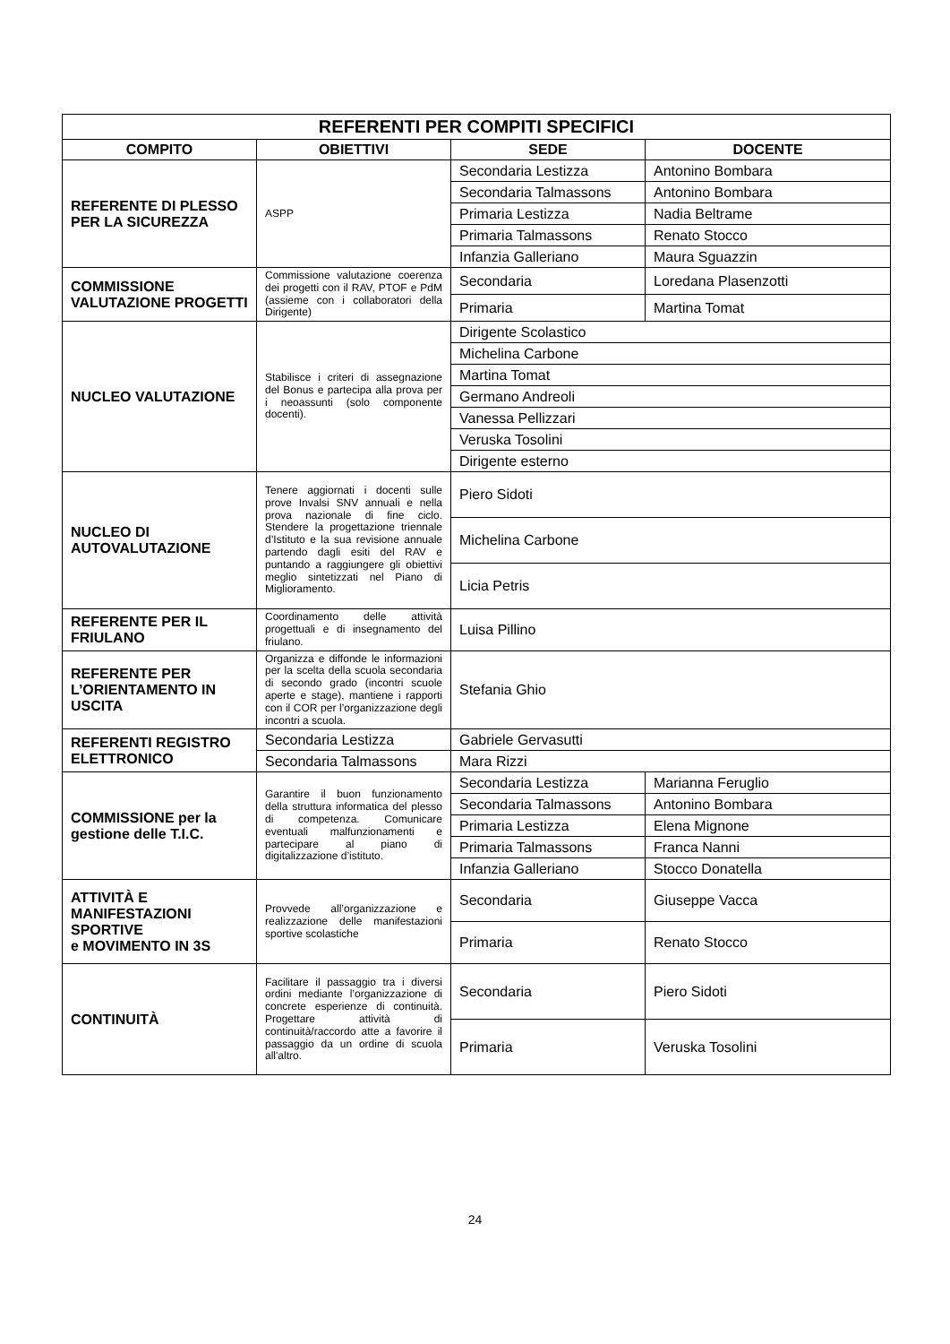| REFERENTI PER COMPITI SPECIFICI | | | |
| COMPITO | OBIETTIVI | SEDE | DOCENTE |
| REFERENTE DI PLESSO PER LA SICUREZZA | ASPP | Secondaria Lestizza | Antonino Bombara |
| | | Secondaria Talmassons | Antonino Bombara |
| | | Primaria Lestizza | Nadia Beltrame |
| | | Primaria Talmassons | Renato Stocco |
| | | Infanzia Galleriano | Maura Sguazzin |
| COMMISSIONE VALUTAZIONE PROGETTI | Commissione valutazione coerenza dei progetti con il RAV, PTOF e PdM (assieme con i collaboratori della Dirigente) | Secondaria | Loredana Plasenzotti |
| | | Primaria | Martina Tomat |
| NUCLEO VALUTAZIONE | Stabilisce i criteri di assegnazione del Bonus e partecipa alla prova per i neoassunti (solo componente docenti). | Dirigente Scolastico | |
| | | Michelina Carbone | |
| | | Martina Tomat | |
| | | Germano Andreoli | |
| | | Vanessa Pellizzari | |
| | | Veruska Tosolini | |
| | | Dirigente esterno | |
| NUCLEO DI AUTOVALUTAZIONE | Tenere aggiornati i docenti sulle prove Invalsi SNV annuali e nella prova nazionale di fine ciclo. Stendere la progettazione triennale d’Istituto e la sua revisione annuale partendo dagli esiti del RAV e puntando a raggiungere gli obiettivi meglio sintetizzati nel Piano di Miglioramento. | Piero Sidoti | |
| | | Michelina Carbone | |
| | | Licia Petris | |
| REFERENTE PER IL FRIULANO | Coordinamento delle attività progettuali e di insegnamento del friulano. | Luisa Pillino | |
| REFERENTE PER L’ORIENTAMENTO IN USCITA | Organizza e diffonde le informazioni per la scelta della scuola secondaria di secondo grado (incontri scuole aperte e stage), mantiene i rapporti con il COR per l’organizzazione degli incontri a scuola. | Stefania Ghio | |
| REFERENTI REGISTRO ELETTRONICO | Secondaria Lestizza | Gabriele Gervasutti | |
| | Secondaria Talmassons | Mara Rizzi | |
| COMMISSIONE per la gestione delle T.I.C. | Garantire il buon funzionamento della struttura informatica del plesso di competenza. Comunicare eventuali malfunzionamenti e partecipare al piano di digitalizzazione d’istituto. | Secondaria Lestizza | Marianna Feruglio |
| | | Secondaria Talmassons | Antonino Bombara |
| | | Primaria Lestizza | Elena Mignone |
| | | Primaria Talmassons | Franca Nanni |
| | | Infanzia Galleriano | Stocco Donatella |
| ATTIVITÀ E MANIFESTAZIONI SPORTIVE e MOVIMENTO IN 3S | Provvede all’organizzazione e realizzazione delle manifestazioni sportive scolastiche | Secondaria | Giuseppe Vacca |
| | | Primaria | Renato Stocco |
| CONTINUITÀ | Facilitare il passaggio tra i diversi ordini mediante l’organizzazione di concrete esperienze di continuità. Progettare attività di continuità/raccordo atte a favorire il passaggio da un ordine di scuola all'altro. | Secondaria | Piero Sidoti |
| | | Primaria | Veruska Tosolini |
24